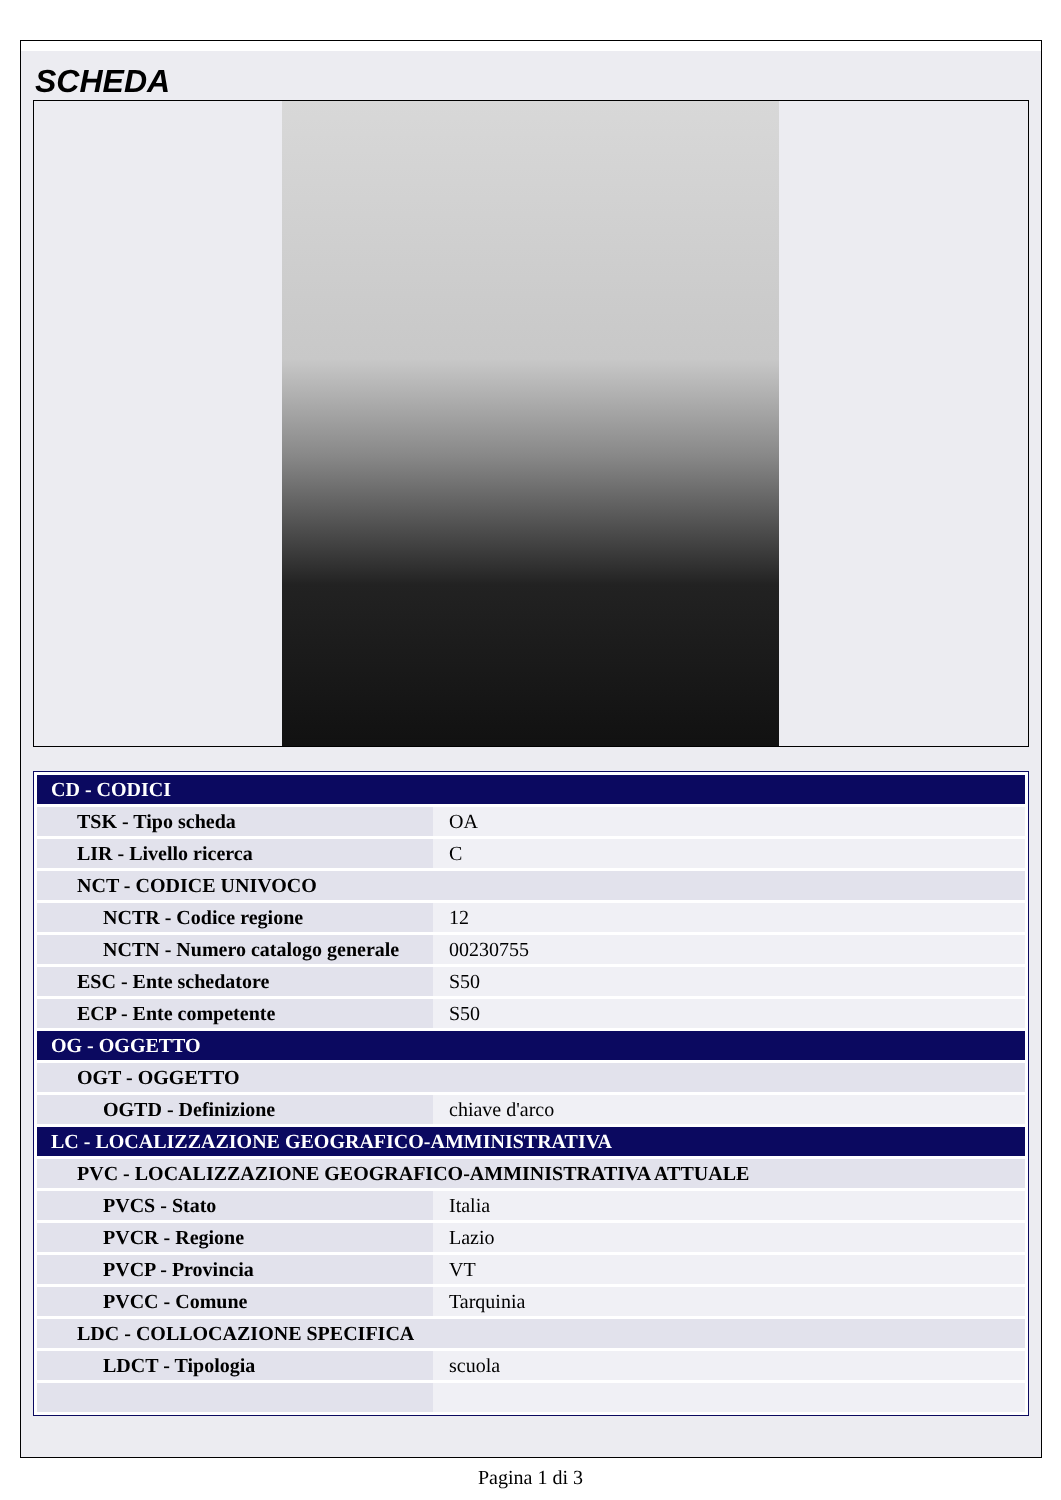SCHEDA
| CD - CODICI | |
| TSK - Tipo scheda | OA |
| LIR - Livello ricerca | C |
| NCT - CODICE UNIVOCO | |
| NCTR - Codice regione | 12 |
| NCTN - Numero catalogo generale | 00230755 |
| ESC - Ente schedatore | S50 |
| ECP - Ente competente | S50 |
| OG - OGGETTO | |
| OGT - OGGETTO | |
| OGTD - Definizione | chiave d'arco |
| LC - LOCALIZZAZIONE GEOGRAFICO-AMMINISTRATIVA | |
| PVC - LOCALIZZAZIONE GEOGRAFICO-AMMINISTRATIVA ATTUALE | |
| PVCS - Stato | Italia |
| PVCR - Regione | Lazio |
| PVCP - Provincia | VT |
| PVCC - Comune | Tarquinia |
| LDC - COLLOCAZIONE SPECIFICA | |
| LDCT - Tipologia | scuola |
Pagina 1 di 3